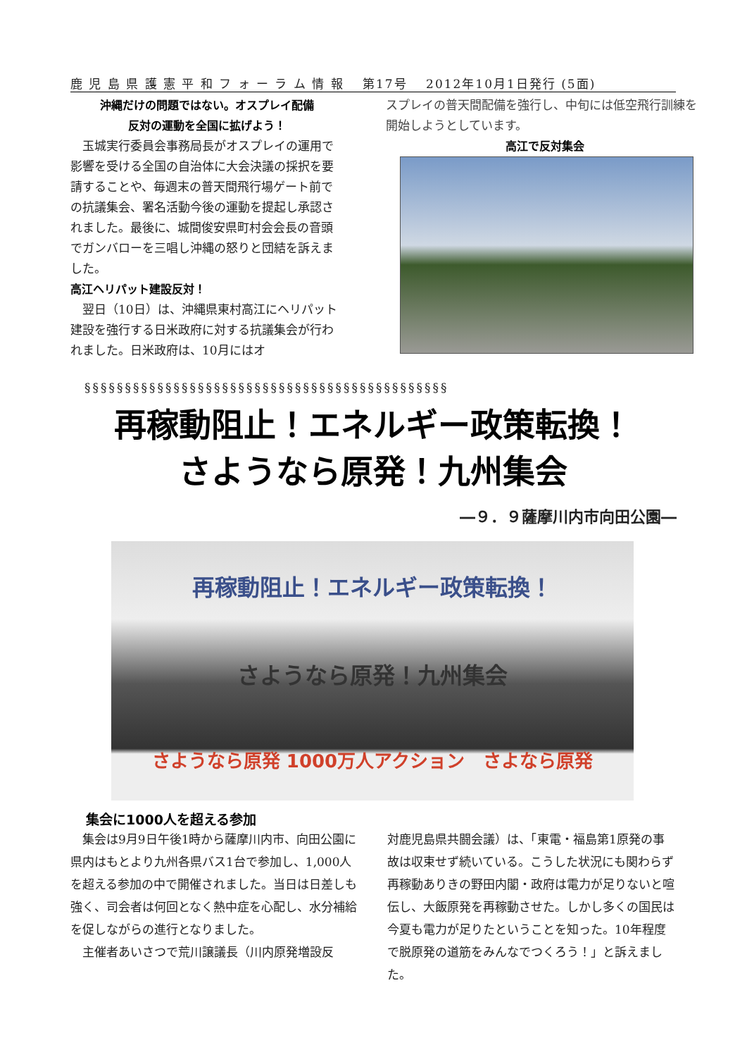鹿 児 島 県 護 憲 平 和 フ ォ ー ラ ム 情 報 　第17号　 2012年10月1日発行 (5面)
沖縄だけの問題ではない。オスプレイ配備
反対の運動を全国に拡げよう！
　玉城実行委員会事務局長がオスプレイの運用で影響を受ける全国の自治体に大会決議の採択を要請することや、毎週末の普天間飛行場ゲート前での抗議集会、署名活動今後の運動を提起し承認されました。最後に、城間俊安県町村会会長の音頭でガンバローを三唱し沖縄の怒りと団結を訴えました。
高江ヘリパット建設反対！
　翌日（10日）は、沖縄県東村高江にヘリパット建設を強行する日米政府に対する抗議集会が行われました。日米政府は、10月にはオ
スプレイの普天間配備を強行し、中旬には低空飛行訓練を開始しようとしています。
高江で反対集会
§§§§§§§§§§§§§§§§§§§§§§§§§§§§§§§§§§§§§§§§§§§§§
再稼動阻止！エネルギー政策転換！
さようなら原発！九州集会
―９．９薩摩川内市向田公園―
再稼動阻止！エネルギー政策転換！
さようなら原発！九州集会
さようなら原発 1000万人アクション　さよなら原発
集会に1000人を超える参加
　集会は9月9日午後1時から薩摩川内市、向田公園に県内はもとより九州各県バス1台で参加し、1,000人を超える参加の中で開催されました。当日は日差しも強く、司会者は何回となく熱中症を心配し、水分補給を促しながらの進行となりました。
　主催者あいさつで荒川譲議長（川内原発増設反
対鹿児島県共闘会議）は、「東電・福島第1原発の事故は収束せず続いている。こうした状況にも関わらず再稼動ありきの野田内閣・政府は電力が足りないと喧伝し、大飯原発を再稼動させた。しかし多くの国民は今夏も電力が足りたということを知った。10年程度で脱原発の道筋をみんなでつくろう！」と訴えました。